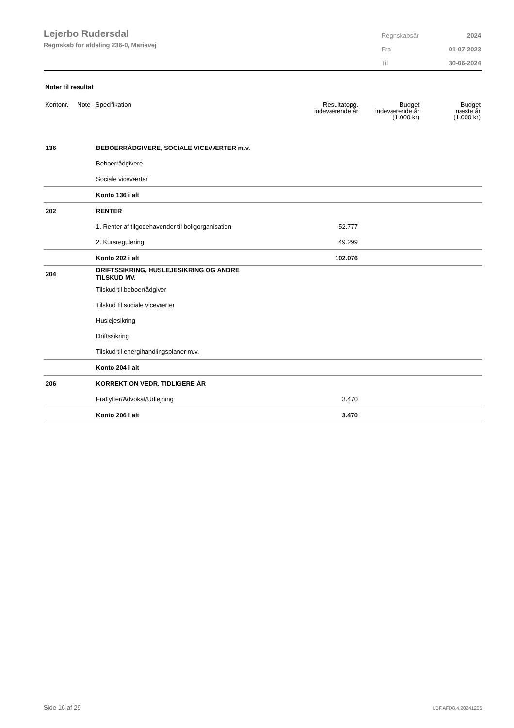Lejerbo Rudersdal
Regnskab for afdeling 236-0, Marievej
| Regnskabsår | 2024 |
| Fra | 01-07-2023 |
| Til | 30-06-2024 |
Noter til resultat
| Kontonr. | Note | Specifikation | Resultatopg. indeværende år | Budget indeværende år (1.000 kr) | Budget næste år (1.000 kr) |
| --- | --- | --- | --- | --- | --- |
| 136 | | BEBOERRÅDGIVERE, SOCIALE VICEVÆRTER m.v. | | | |
| | | Beboerrådgivere | | | |
| | | Sociale viceværter | | | |
| | | Konto 136 i alt | | | |
| 202 | | RENTER | | | |
| | | 1. Renter af tilgodehavender til boligorganisation | 52.777 | | |
| | | 2. Kursregulering | 49.299 | | |
| | | Konto 202 i alt | 102.076 | | |
| 204 | | DRIFTSSIKRING, HUSLEJESIKRING OG ANDRE TILSKUD MV. | | | |
| | | Tilskud til beboerrådgiver | | | |
| | | Tilskud til sociale viceværter | | | |
| | | Huslejesikring | | | |
| | | Driftssikring | | | |
| | | Tilskud til energihandlingsplaner m.v. | | | |
| | | Konto 204 i alt | | | |
| 206 | | KORREKTION VEDR. TIDLIGERE ÅR | | | |
| | | Fraflytter/Advokat/Udlejning | 3.470 | | |
| | | Konto 206 i alt | 3.470 | | |
Side 16 af 29 LBF.AFD8.4.20241205